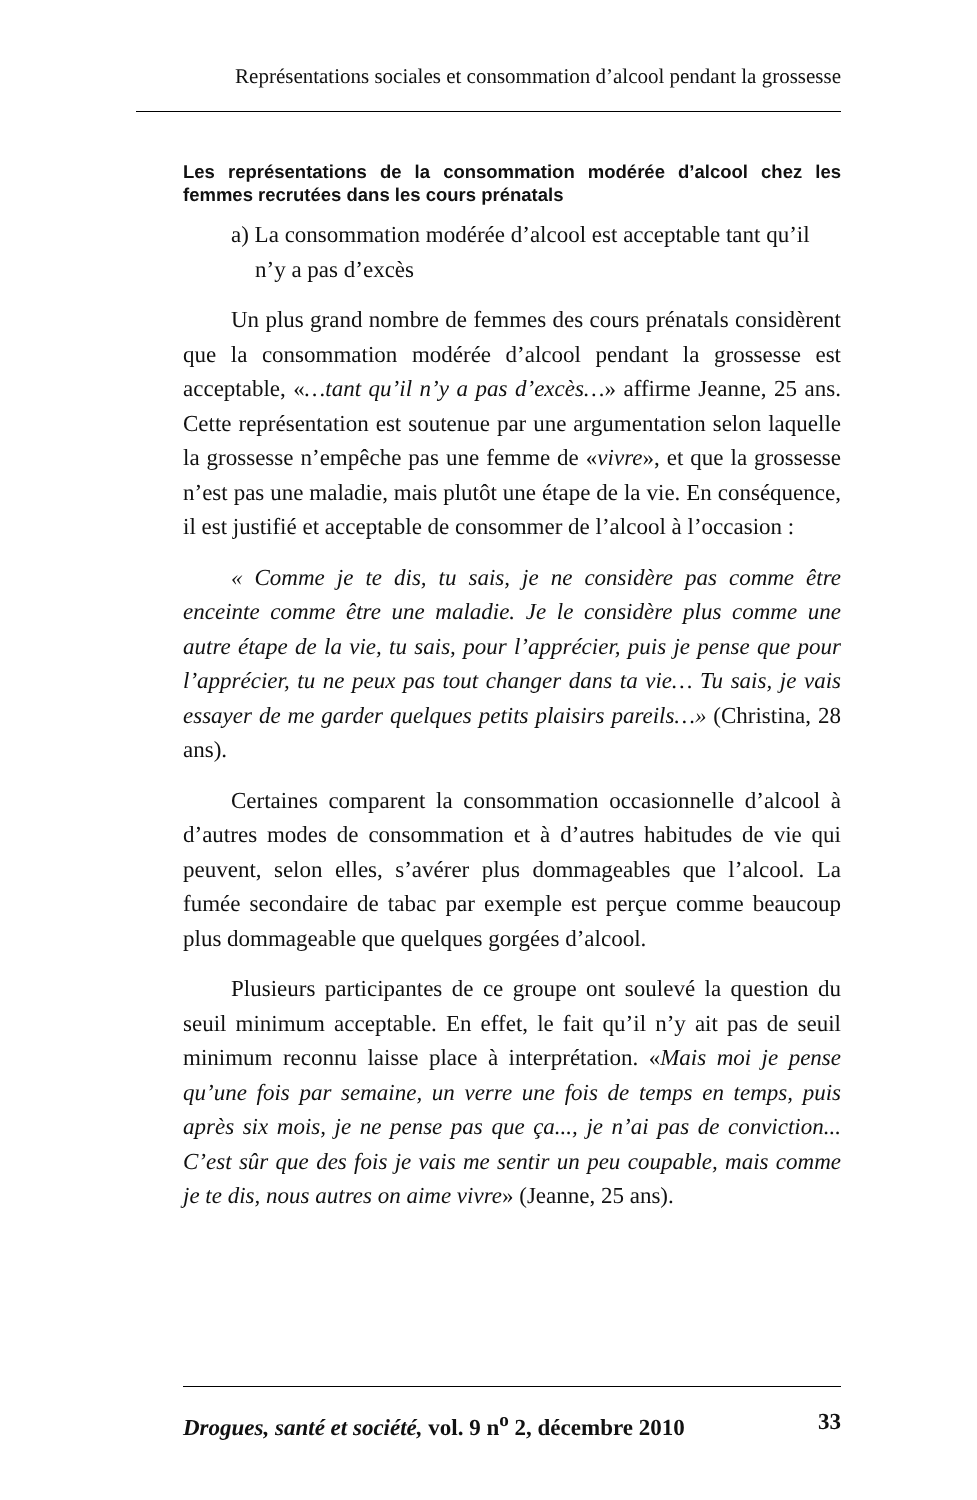Représentations sociales et consommation d’alcool pendant la grossesse
Les représentations de la consommation modérée d’alcool chez les femmes recrutées dans les cours prénatals
a) La consommation modérée d’alcool est acceptable tant qu’il n’y a pas d’excès
Un plus grand nombre de femmes des cours prénatals considèrent que la consommation modérée d’alcool pendant la grossesse est acceptable, «…tant qu’il n’y a pas d’excès…» affirme Jeanne, 25 ans. Cette représentation est soutenue par une argumentation selon laquelle la grossesse n’empêche pas une femme de «vivre», et que la grossesse n’est pas une maladie, mais plutôt une étape de la vie. En conséquence, il est justifié et acceptable de consommer de l’alcool à l’occasion :
« Comme je te dis, tu sais, je ne considère pas comme être enceinte comme être une maladie. Je le considère plus comme une autre étape de la vie, tu sais, pour l’apprécier, puis je pense que pour l’apprécier, tu ne peux pas tout changer dans ta vie… Tu sais, je vais essayer de me garder quelques petits plaisirs pareils…» (Christina, 28 ans).
Certaines comparent la consommation occasionnelle d’alcool à d’autres modes de consommation et à d’autres habitudes de vie qui peuvent, selon elles, s’avérer plus dommageables que l’alcool. La fumée secondaire de tabac par exemple est perçue comme beaucoup plus dommageable que quelques gorgées d’alcool.
Plusieurs participantes de ce groupe ont soulevé la question du seuil minimum acceptable. En effet, le fait qu’il n’y ait pas de seuil minimum reconnu laisse place à interprétation. «Mais moi je pense qu’une fois par semaine, un verre une fois de temps en temps, puis après six mois, je ne pense pas que ça..., je n’ai pas de conviction... C’est sûr que des fois je vais me sentir un peu coupable, mais comme je te dis, nous autres on aime vivre» (Jeanne, 25 ans).
Drogues, santé et société, vol. 9 n<sup>o</sup> 2, décembre 2010 33